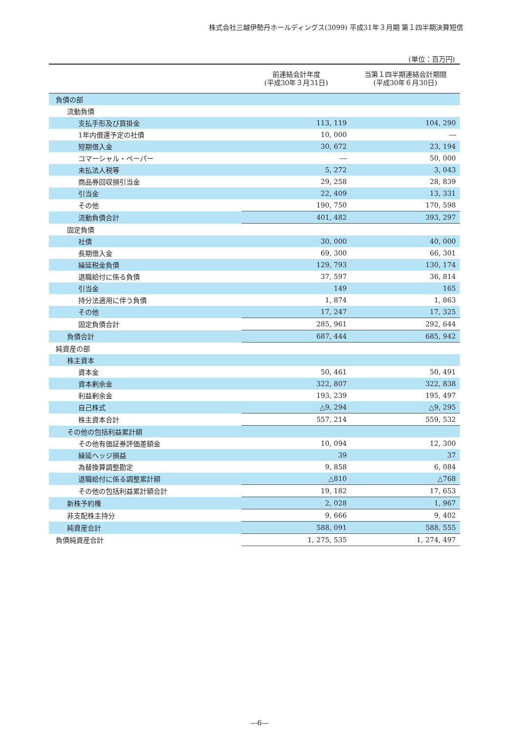株式会社三越伊勢丹ホールディングス(3099) 平成31年３月期 第１四半期決算短信
(単位：百万円)
| | 前連結会計年度 (平成30年３月31日) | 当第１四半期連結会計期間 (平成30年６月30日) |
| --- | --- | --- |
| 負債の部 | | |
| 流動負債 | | |
| 支払手形及び買掛金 | 113, 119 | 104, 290 |
| 1年内償還予定の社債 | 10, 000 | ― |
| 短期借入金 | 30, 672 | 23, 194 |
| コマーシャル・ペーパー | ― | 50, 000 |
| 未払法人税等 | 5, 272 | 3, 043 |
| 商品券回収損引当金 | 29, 258 | 28, 839 |
| 引当金 | 22, 409 | 13, 331 |
| その他 | 190, 750 | 170, 598 |
| 流動負債合計 | 401, 482 | 393, 297 |
| 固定負債 | | |
| 社債 | 30, 000 | 40, 000 |
| 長期借入金 | 69, 300 | 66, 301 |
| 繰延税金負債 | 129, 793 | 130, 174 |
| 退職給付に係る負債 | 37, 597 | 36, 814 |
| 引当金 | 149 | 165 |
| 持分法適用に伴う負債 | 1, 874 | 1, 863 |
| その他 | 17, 247 | 17, 325 |
| 固定負債合計 | 285, 961 | 292, 644 |
| 負債合計 | 687, 444 | 685, 942 |
| 純資産の部 | | |
| 株主資本 | | |
| 資本金 | 50, 461 | 50, 491 |
| 資本剰余金 | 322, 807 | 322, 838 |
| 利益剰余金 | 193, 239 | 195, 497 |
| 自己株式 | △9, 294 | △9, 295 |
| 株主資本合計 | 557, 214 | 559, 532 |
| その他の包括利益累計額 | | |
| その他有価証券評価差額金 | 10, 094 | 12, 300 |
| 繰延ヘッジ損益 | 39 | 37 |
| 為替換算調整勘定 | 9, 858 | 6, 084 |
| 退職給付に係る調整累計額 | △810 | △768 |
| その他の包括利益累計額合計 | 19, 182 | 17, 653 |
| 新株予約権 | 2, 028 | 1, 967 |
| 非支配株主持分 | 9, 666 | 9, 402 |
| 純資産合計 | 588, 091 | 588, 555 |
| 負債純資産合計 | 1, 275, 535 | 1, 274, 497 |
―6―